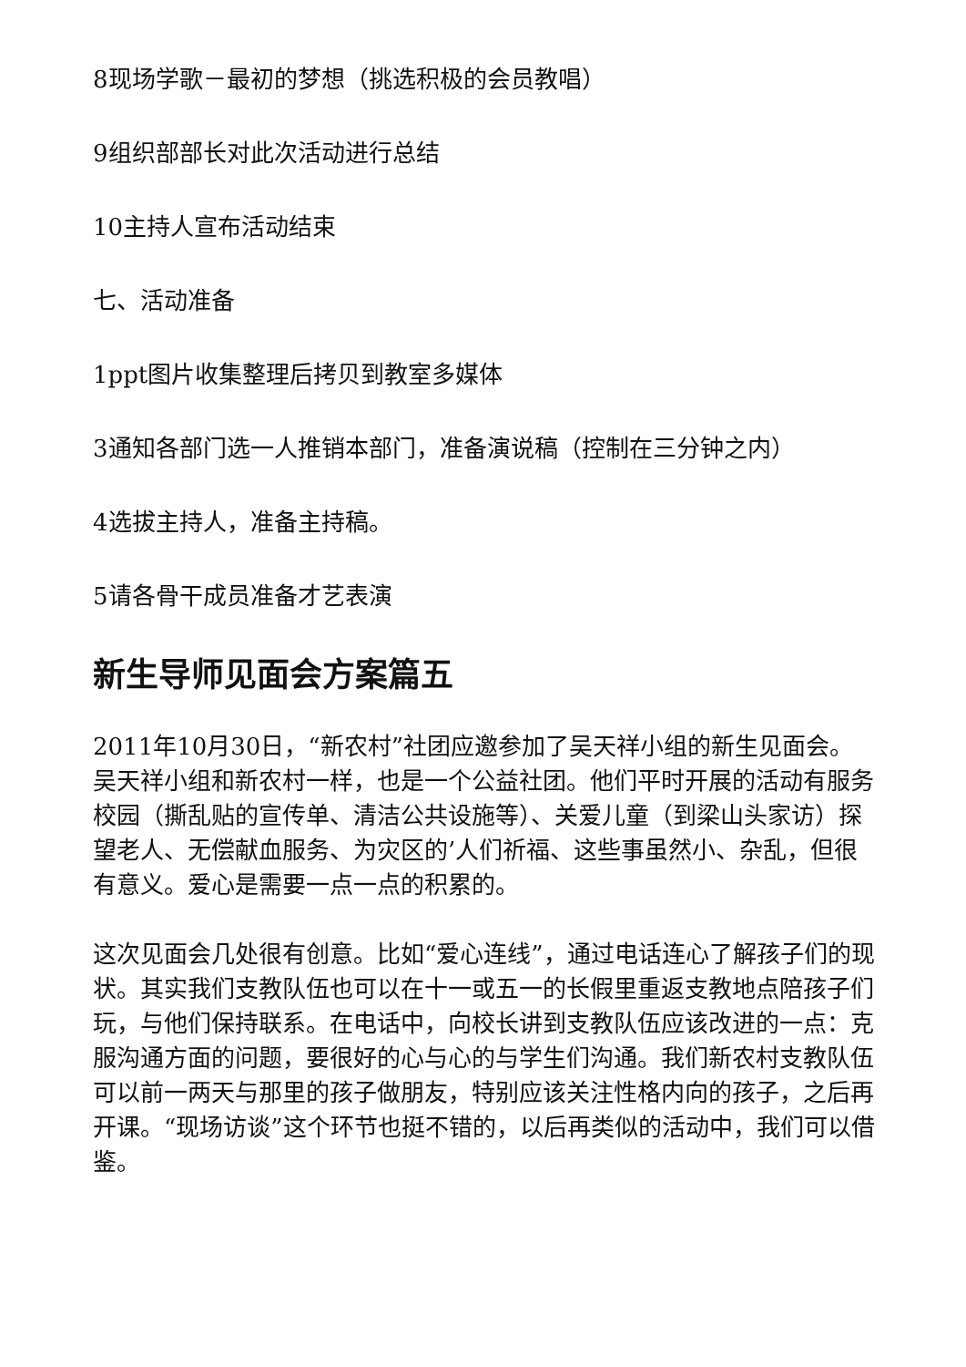8现场学歌－最初的梦想（挑选积极的会员教唱）
9组织部部长对此次活动进行总结
10主持人宣布活动结束
七、活动准备
1ppt图片收集整理后拷贝到教室多媒体
3通知各部门选一人推销本部门，准备演说稿（控制在三分钟之内）
4选拔主持人，准备主持稿。
5请各骨干成员准备才艺表演
新生导师见面会方案篇五
2011年10月30日，“新农村”社团应邀参加了吴天祥小组的新生见面会。吴天祥小组和新农村一样，也是一个公益社团。他们平时开展的活动有服务校园（撕乱贴的宣传单、清洁公共设施等）、关爱儿童（到梁山头家访）探望老人、无偿献血服务、为灾区的’人们祈福、这些事虽然小、杂乱，但很有意义。爱心是需要一点一点的积累的。
这次见面会几处很有创意。比如“爱心连线”，通过电话连心了解孩子们的现状。其实我们支教队伍也可以在十一或五一的长假里重返支教地点陪孩子们玩，与他们保持联系。在电话中，向校长讲到支教队伍应该改进的一点：克服沟通方面的问题，要很好的心与心的与学生们沟通。我们新农村支教队伍可以前一两天与那里的孩子做朋友，特别应该关注性格内向的孩子，之后再开课。“现场访谈”这个环节也挺不错的，以后再类似的活动中，我们可以借鉴。